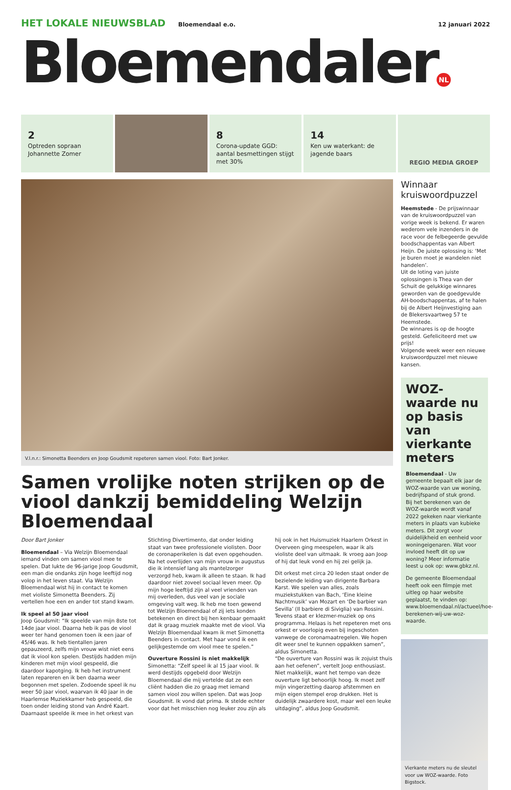HET LOKALE NIEUWSBLAD Bloemendaal e.o. 12 januari 2022
Bloemendaler NL
2
Optreden sopraan Johannette Zomer
8
Corona-update GGD: aantal besmettingen stijgt met 30%
14
Ken uw waterkant: de jagende baars
REGIO MEDIA GROEP
V.l.n.r.: Simonetta Beenders en Joop Goudsmit repeteren samen viool. Foto: Bart Jonker.
Samen vrolijke noten strijken op de viool dankzij bemiddeling Welzijn Bloemendaal
Door Bart Jonker
Bloemendaal – Via Welzijn Bloemendaal iemand vinden om samen viool mee te spelen. Dat lukte de 96-jarige Joop Goudsmit, een man die ondanks zijn hoge leeftijd nog volop in het leven staat. Via Welzijn Bloemendaal wist hij in contact te komen met violiste Simonetta Beenders. Zij vertellen hoe een en ander tot stand kwam.
Ik speel al 50 jaar viool
Joop Goudsmit: “Ik speelde van mijn 8ste tot 14de jaar viool. Daarna heb ik pas de viool weer ter hand genomen toen ik een jaar of 45/46 was. Ik heb tientallen jaren gepauzeerd, zelfs mijn vrouw wist niet eens dat ik viool kon spelen. Destijds hadden mijn kinderen met mijn viool gespeeld, die daardoor kapotging. Ik heb het instrument laten repareren en ik ben daarna weer begonnen met spelen. Zodoende speel ik nu weer 50 jaar viool, waarvan ik 40 jaar in de Haarlemse Muziekkamer heb gespeeld, die toen onder leiding stond van André Kaart. Daarnaast speelde ik mee in het orkest van Stichting Divertimento, dat onder leiding staat van twee professionele violisten. Door de coronaperikelen is dat even opgehouden. Na het overlijden van mijn vrouw in augustus die ik intensief lang als mantelzorger verzorgd heb, kwam ik alleen te staan. Ik had daardoor niet zoveel sociaal leven meer. Op mijn hoge leeftijd zijn al veel vrienden van mij overleden, dus veel van je sociale omgeving valt weg. Ik heb me toen gewend tot Welzijn Bloemendaal of zij iets konden betekenen en direct bij hen kenbaar gemaakt dat ik graag muziek maakte met de viool. Via Welzijn Bloemendaal kwam ik met Simonetta Beenders in contact. Met haar vond ik een gelijkgestemde om viool mee te spelen.”
Ouverture Rossini is niet makkelijk
Simonetta: “Zelf speel ik al 15 jaar viool. Ik werd destijds opgebeld door Welzijn Bloemendaal die mij vertelde dat ze een cliënt hadden die zo graag met iemand samen viool zou willen spelen. Dat was Joop Goudsmit. Ik vond dat prima. Ik stelde echter voor dat het misschien nog leuker zou zijn als hij ook in het Huismuziek Haarlem Orkest in Overveen ging meespelen, waar ik als violiste deel van uitmaak. Ik vroeg aan Joop of hij dat leuk vond en hij zei gelijk ja.
Dit orkest met circa 20 leden staat onder de bezielende leiding van dirigente Barbara Karst. We spelen van alles, zoals muziekstukken van Bach, ‘Eine kleine Nachtmusik’ van Mozart en ‘De barbier van Sevilla’ (Il barbiere di Siviglia) van Rossini. Tevens staat er klezmer-muziek op ons programma. Helaas is het repeteren met ons orkest er voorlopig even bij ingeschoten vanwege de coronamaatregelen. We hopen dit weer snel te kunnen oppakken samen”, aldus Simonetta.
“De ouverture van Rossini was ik zojuist thuis aan het oefenen”, vertelt Joop enthousiast. Niet makkelijk, want het tempo van deze ouverture ligt behoorlijk hoog. Ik moet zelf mijn vingerzetting daarop afstemmen en mijn eigen stempel erop drukken. Het is duidelijk zwaardere kost, maar wel een leuke uitdaging”, aldus Joop Goudsmit.
Winnaar kruiswoordpuzzel
Heemstede - De prijswinnaar van de kruiswoordpuzzel van vorige week is bekend. Er waren wederom vele inzenders in de race voor de felbegeerde gevulde boodschappentas van Albert Heijn. De juiste oplossing is: ‘Met je buren moet je wandelen niet handelen’.
Uit de loting van juiste oplossingen is Thea van der Schuit de gelukkige winnares geworden van de goedgevulde AH-boodschappentas, af te halen bij de Albert Heijnvestiging aan de Blekersvaartweg 57 te Heemstede.
De winnares is op de hoogte gesteld. Gefeliciteerd met uw prijs!
Volgende week weer een nieuwe kruiswoordpuzzel met nieuwe kansen.
WOZ-waarde nu op basis van vierkante meters
Bloemendaal - Uw gemeente bepaalt elk jaar de WOZ-waarde van uw woning, bedrijfspand of stuk grond. Bij het berekenen van de WOZ-waarde wordt vanaf 2022 gekeken naar vierkante meters in plaats van kubieke meters. Dit zorgt voor duidelijkheid en eenheid voor woningeigenaren. Wat voor invloed heeft dit op uw woning? Meer informatie leest u ook op: www.gbkz.nl.
De gemeente Bloemendaal heeft ook een filmpje met uitleg op haar website geplaatst, te vinden op: www.bloemendaal.nl/actueel/hoe-berekenen-wij-uw-woz-waarde.
Vierkante meters nu de sleutel voor uw WOZ-waarde. Foto Bigstock.